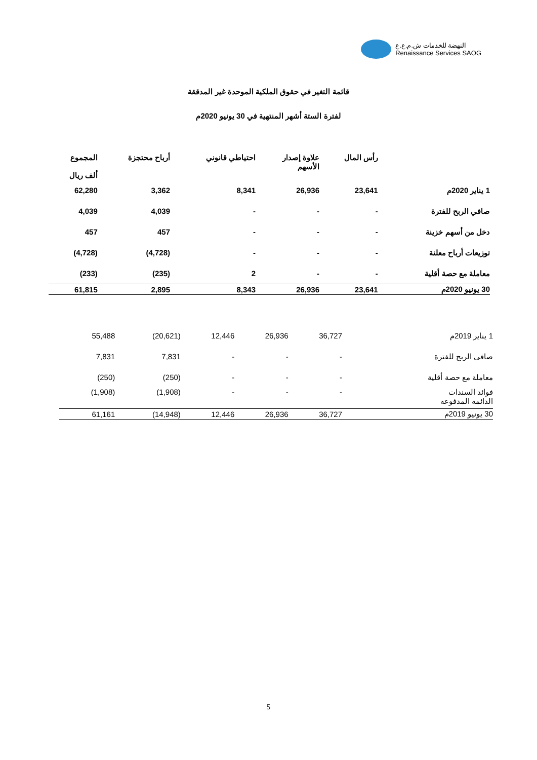النهضة للخدمات ش.م.ع.ع
Renaissance Services SAOG
قائمة التغير في حقوق الملكية الموحدة غير المدققة
لفترة الستة أشهر المنتهية في 30 يونيو 2020م
| | رأس المال | علاوة إصدار الأسهم | احتياطي قانوني | أرباح محتجزة | المجموع ألف ريال |
| --- | --- | --- | --- | --- | --- |
| 1 يناير 2020م | 23,641 | 26,936 | 8,341 | 3,362 | 62,280 |
| صافي الربح للفترة | - | - | - | 4,039 | 4,039 |
| دخل من أسهم خزينة | - | - | - | 457 | 457 |
| توزيعات أرباح معلنة | - | - | - | (4,728) | (4,728) |
| معاملة مع حصة أقلية | - | - | 2 | (235) | (233) |
| 30 يونيو 2020م | 23,641 | 26,936 | 8,343 | 2,895 | 61,815 |
| 1 يناير 2019م | 36,727 | 26,936 | 12,446 | (20,621) | 55,488 |
| صافي الربح للفترة | - | - | - | 7,831 | 7,831 |
| معاملة مع حصة أقلية | - | - | - | (250) | (250) |
| فوائد السندات الدائمة المدفوعة | - | - | - | (1,908) | (1,908) |
| 30 يونيو 2019م | 36,727 | 26,936 | 12,446 | (14,948) | 61,161 |
5